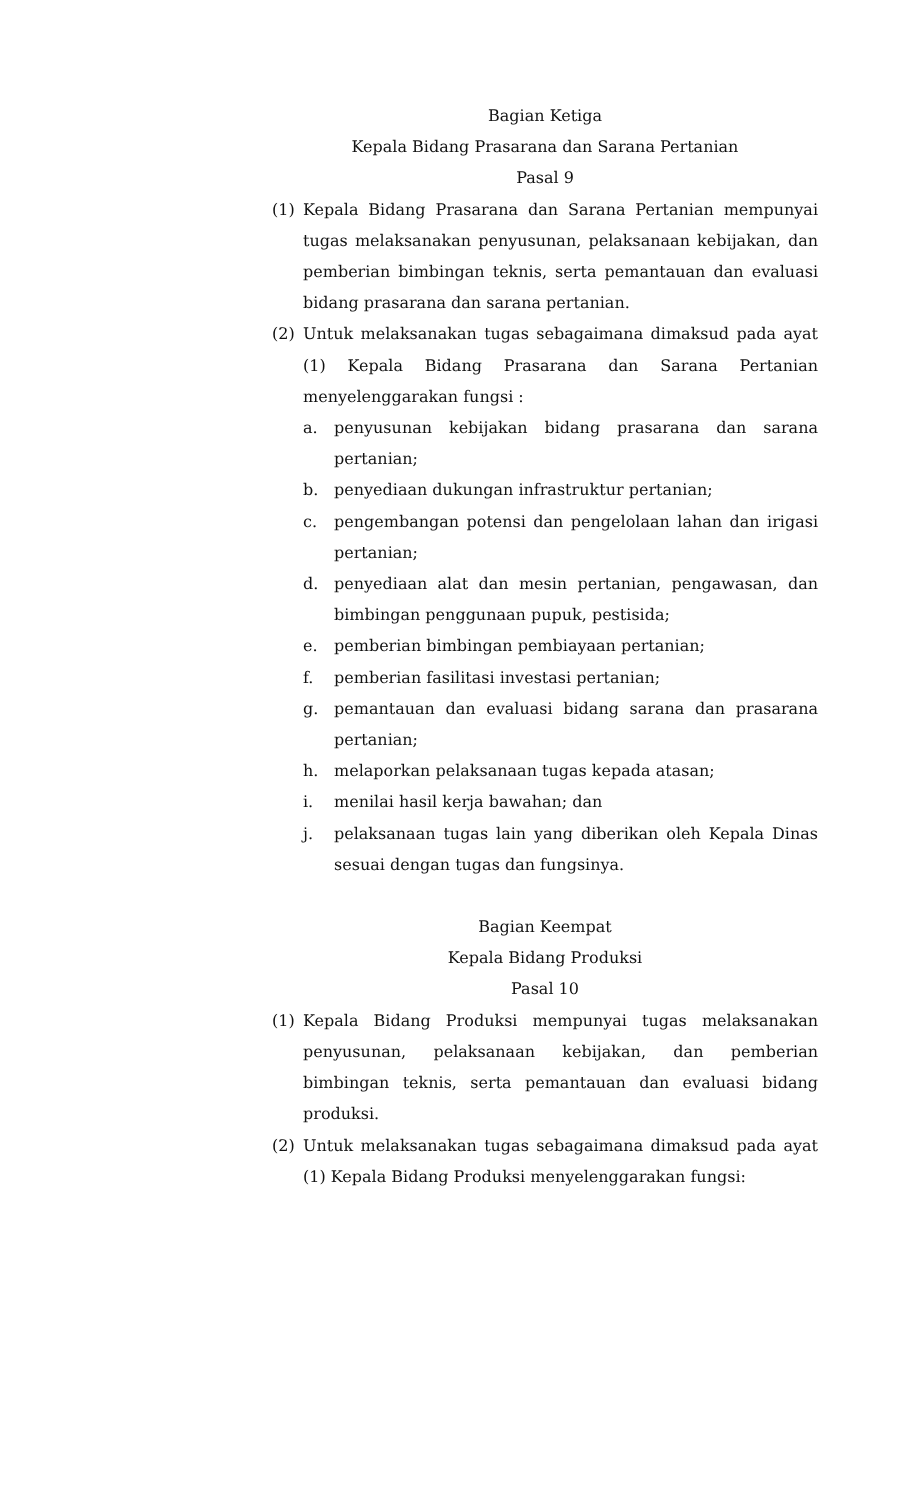Bagian Ketiga
Kepala Bidang Prasarana dan Sarana Pertanian
Pasal 9
(1) Kepala Bidang Prasarana dan Sarana Pertanian mempunyai tugas melaksanakan penyusunan, pelaksanaan kebijakan, dan pemberian bimbingan teknis, serta pemantauan dan evaluasi bidang prasarana dan sarana pertanian.
(2) Untuk melaksanakan tugas sebagaimana dimaksud pada ayat (1) Kepala Bidang Prasarana dan Sarana Pertanian menyelenggarakan fungsi :
a. penyusunan kebijakan bidang prasarana dan sarana pertanian;
b. penyediaan dukungan infrastruktur pertanian;
c. pengembangan potensi dan pengelolaan lahan dan irigasi pertanian;
d. penyediaan alat dan mesin pertanian, pengawasan, dan bimbingan penggunaan pupuk, pestisida;
e. pemberian bimbingan pembiayaan pertanian;
f. pemberian fasilitasi investasi pertanian;
g. pemantauan dan evaluasi bidang sarana dan prasarana pertanian;
h. melaporkan pelaksanaan tugas kepada atasan;
i. menilai hasil kerja bawahan; dan
j. pelaksanaan tugas lain yang diberikan oleh Kepala Dinas sesuai dengan tugas dan fungsinya.
Bagian Keempat
Kepala Bidang Produksi
Pasal 10
(1) Kepala Bidang Produksi mempunyai tugas melaksanakan penyusunan, pelaksanaan kebijakan, dan pemberian bimbingan teknis, serta pemantauan dan evaluasi bidang produksi.
(2) Untuk melaksanakan tugas sebagaimana dimaksud pada ayat (1) Kepala Bidang Produksi menyelenggarakan fungsi: